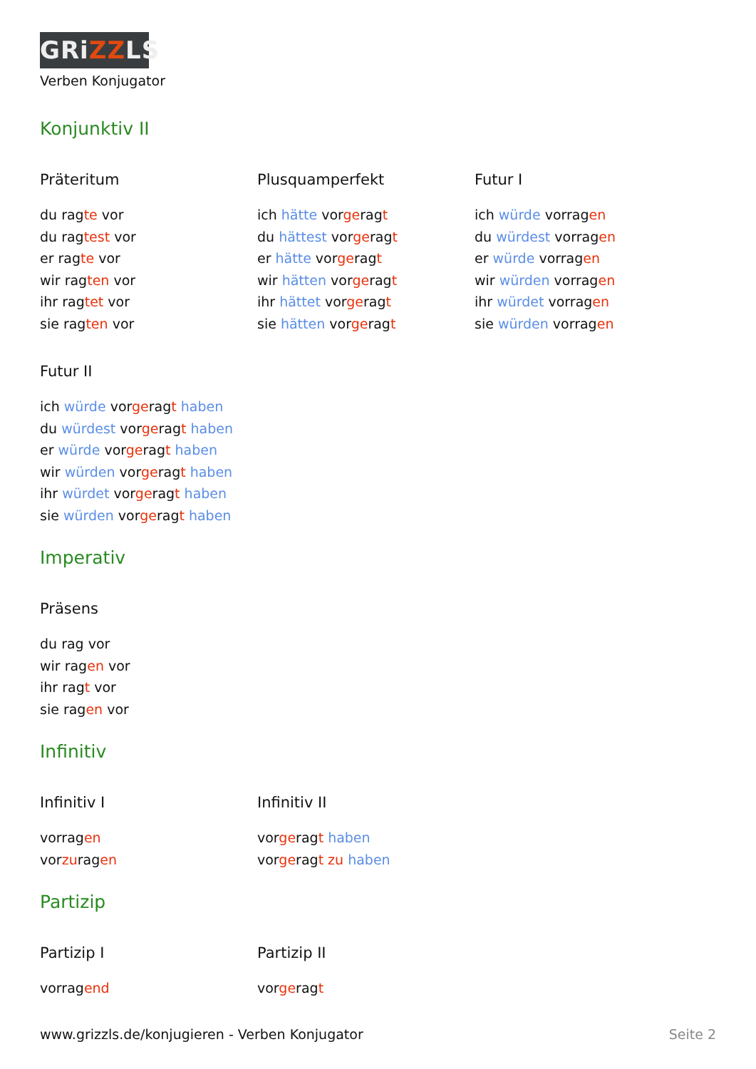GRiZZLS
Verben Konjugator
Konjunktiv II
Präteritum
du ragte vor
du ragtest vor
er ragte vor
wir ragten vor
ihr ragtet vor
sie ragten vor
Plusquamperfekt
ich hätte vorgeragt
du hättest vorgeragt
er hätte vorgeragt
wir hätten vorgeragt
ihr hättet vorgeragt
sie hätten vorgeragt
Futur I
ich würde vorragen
du würdest vorragen
er würde vorragen
wir würden vorragen
ihr würdet vorragen
sie würden vorragen
Futur II
ich würde vorgeragt haben
du würdest vorgeragt haben
er würde vorgeragt haben
wir würden vorgeragt haben
ihr würdet vorgeragt haben
sie würden vorgeragt haben
Imperativ
Präsens
du rag vor
wir ragen vor
ihr ragt vor
sie ragen vor
Infinitiv
Infinitiv I
vorragen
vorzuragen
Infinitiv II
vorgeragt haben
vorgeragt zu haben
Partizip
Partizip I
vorragend
Partizip II
vorgeragt
www.grizzls.de/konjugieren - Verben Konjugator Seite 2